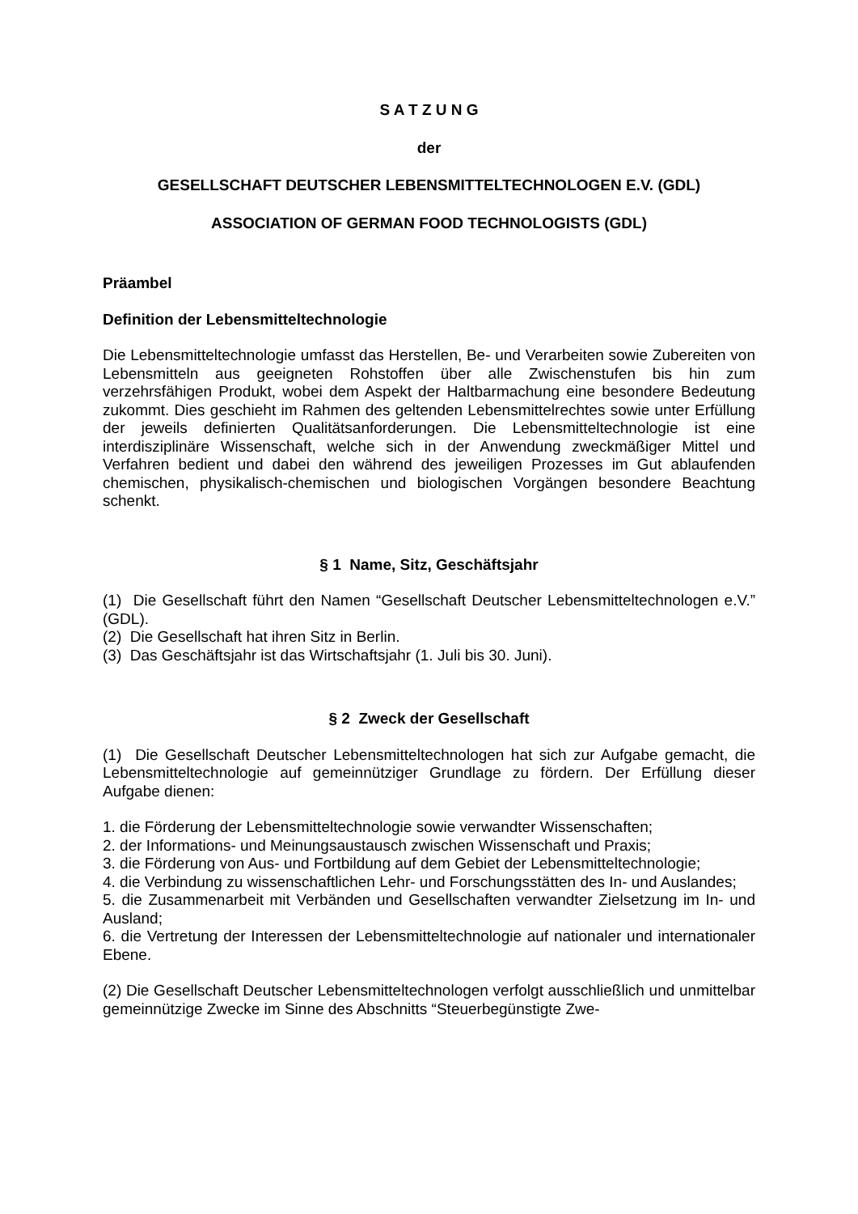S A T Z U N G
der
GESELLSCHAFT DEUTSCHER LEBENSMITTELTECHNOLOGEN E.V. (GDL)
ASSOCIATION OF GERMAN FOOD TECHNOLOGISTS (GDL)
Präambel
Definition der Lebensmitteltechnologie
Die Lebensmitteltechnologie umfasst das Herstellen, Be- und Verarbeiten sowie Zubereiten von Lebensmitteln aus geeigneten Rohstoffen über alle Zwischenstufen bis hin zum verzehrsfähigen Produkt, wobei dem Aspekt der Haltbarmachung eine besondere Bedeutung zukommt. Dies geschieht im Rahmen des geltenden Lebensmittelrechtes sowie unter Erfüllung der jeweils definierten Qualitätsanforderungen. Die Lebensmitteltechnologie ist eine interdisziplinäre Wissenschaft, welche sich in der Anwendung zweckmäßiger Mittel und Verfahren bedient und dabei den während des jeweiligen Prozesses im Gut ablaufenden chemischen, physikalisch-chemischen und biologischen Vorgängen besondere Beachtung schenkt.
§ 1 Name, Sitz, Geschäftsjahr
(1) Die Gesellschaft führt den Namen “Gesellschaft Deutscher Lebensmitteltechnologen e.V.” (GDL).
(2) Die Gesellschaft hat ihren Sitz in Berlin.
(3) Das Geschäftsjahr ist das Wirtschaftsjahr (1. Juli bis 30. Juni).
§ 2 Zweck der Gesellschaft
(1) Die Gesellschaft Deutscher Lebensmitteltechnologen hat sich zur Aufgabe gemacht, die Lebensmitteltechnologie auf gemeinnütziger Grundlage zu fördern. Der Erfüllung dieser Aufgabe dienen:
1. die Förderung der Lebensmitteltechnologie sowie verwandter Wissenschaften;
2. der Informations- und Meinungsaustausch zwischen Wissenschaft und Praxis;
3. die Förderung von Aus- und Fortbildung auf dem Gebiet der Lebensmitteltechnologie;
4. die Verbindung zu wissenschaftlichen Lehr- und Forschungsstätten des In- und Auslandes;
5. die Zusammenarbeit mit Verbänden und Gesellschaften verwandter Zielsetzung im In- und Ausland;
6. die Vertretung der Interessen der Lebensmitteltechnologie auf nationaler und internationaler Ebene.
(2) Die Gesellschaft Deutscher Lebensmitteltechnologen verfolgt ausschließlich und unmittelbar gemeinnützige Zwecke im Sinne des Abschnitts “Steuerbegünstigte Zwe-